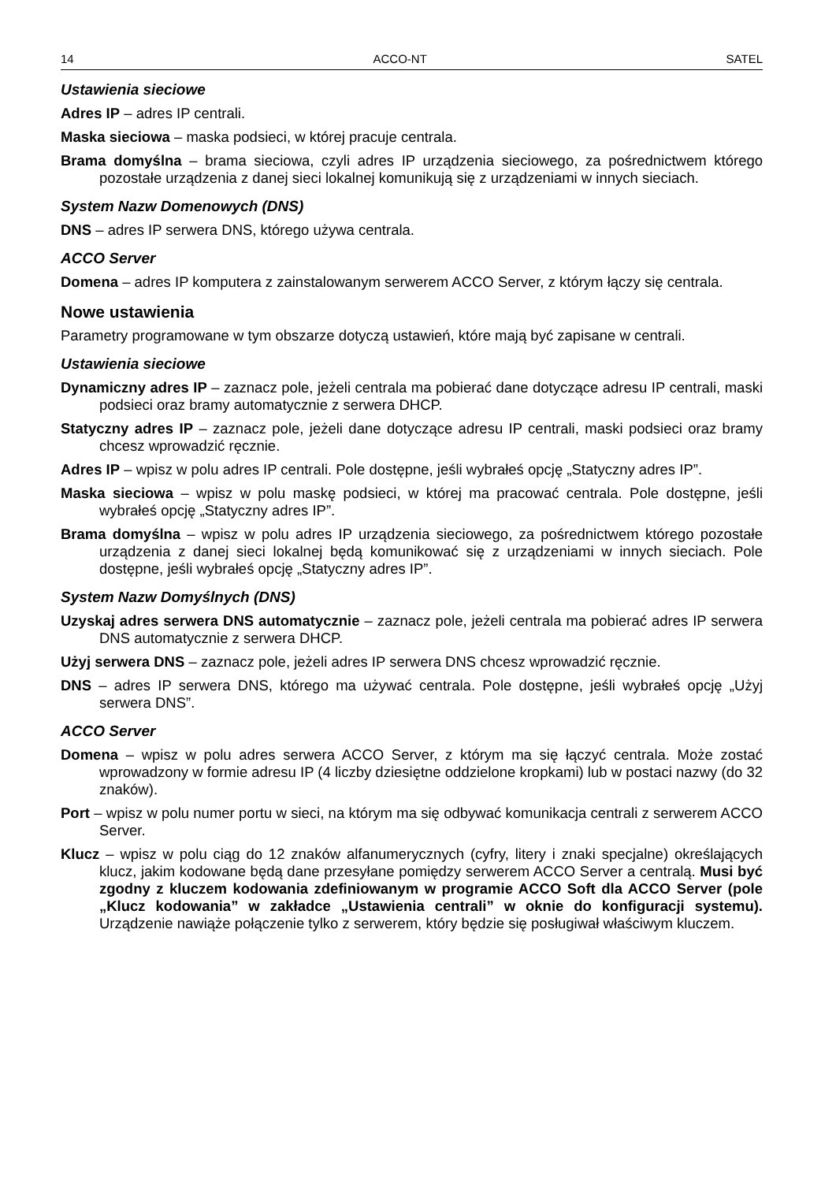14 ACCO-NT SATEL
Ustawienia sieciowe
Adres IP – adres IP centrali.
Maska sieciowa – maska podsieci, w której pracuje centrala.
Brama domyślna – brama sieciowa, czyli adres IP urządzenia sieciowego, za pośrednictwem którego pozostałe urządzenia z danej sieci lokalnej komunikują się z urządzeniami w innych sieciach.
System Nazw Domenowych (DNS)
DNS – adres IP serwera DNS, którego używa centrala.
ACCO Server
Domena – adres IP komputera z zainstalowanym serwerem ACCO Server, z którym łączy się centrala.
Nowe ustawienia
Parametry programowane w tym obszarze dotyczą ustawień, które mają być zapisane w centrali.
Ustawienia sieciowe
Dynamiczny adres IP – zaznacz pole, jeżeli centrala ma pobierać dane dotyczące adresu IP centrali, maski podsieci oraz bramy automatycznie z serwera DHCP.
Statyczny adres IP – zaznacz pole, jeżeli dane dotyczące adresu IP centrali, maski podsieci oraz bramy chcesz wprowadzić ręcznie.
Adres IP – wpisz w polu adres IP centrali. Pole dostępne, jeśli wybrałeś opcję „Statyczny adres IP”.
Maska sieciowa – wpisz w polu maskę podsieci, w której ma pracować centrala. Pole dostępne, jeśli wybrałeś opcję „Statyczny adres IP”.
Brama domyślna – wpisz w polu adres IP urządzenia sieciowego, za pośrednictwem którego pozostałe urządzenia z danej sieci lokalnej będą komunikować się z urządzeniami w innych sieciach. Pole dostępne, jeśli wybrałeś opcję „Statyczny adres IP”.
System Nazw Domyślnych (DNS)
Uzyskaj adres serwera DNS automatycznie – zaznacz pole, jeżeli centrala ma pobierać adres IP serwera DNS automatycznie z serwera DHCP.
Użyj serwera DNS – zaznacz pole, jeżeli adres IP serwera DNS chcesz wprowadzić ręcznie.
DNS – adres IP serwera DNS, którego ma używać centrala. Pole dostępne, jeśli wybrałeś opcję „Użyj serwera DNS”.
ACCO Server
Domena – wpisz w polu adres serwera ACCO Server, z którym ma się łączyć centrala. Może zostać wprowadzony w formie adresu IP (4 liczby dziesiętne oddzielone kropkami) lub w postaci nazwy (do 32 znaków).
Port – wpisz w polu numer portu w sieci, na którym ma się odbywać komunikacja centrali z serwerem ACCO Server.
Klucz – wpisz w polu ciąg do 12 znaków alfanumerycznych (cyfry, litery i znaki specjalne) określających klucz, jakim kodowane będą dane przesyłane pomiędzy serwerem ACCO Server a centralą. Musi być zgodny z kluczem kodowania zdefiniowanym w programie ACCO Soft dla ACCO Server (pole „Klucz kodowania” w zakładce „Ustawienia centrali” w oknie do konfiguracji systemu). Urządzenie nawiąże połączenie tylko z serwerem, który będzie się posługiwał właściwym kluczem.